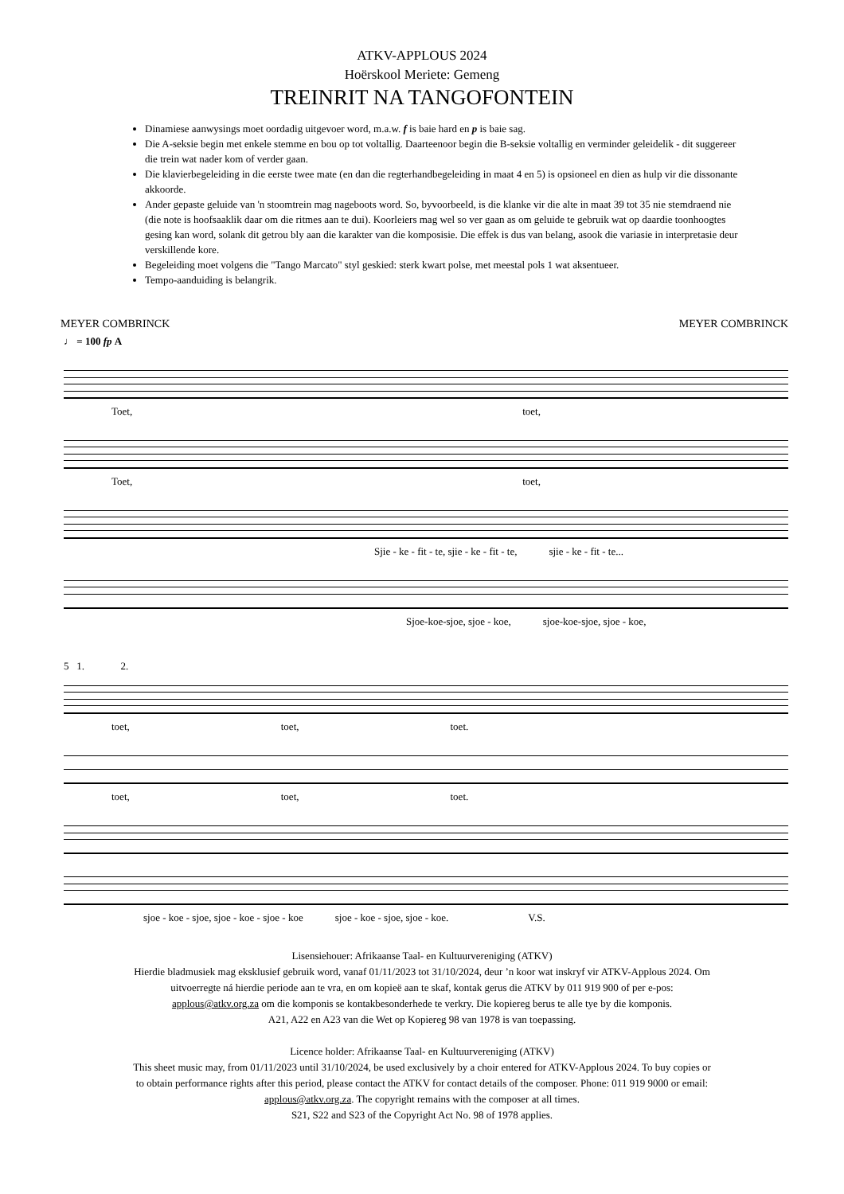ATKV-APPLOUS 2024
Hoërskool Meriete: Gemeng
TREINRIT NA TANGOFONTEIN
Dinamiese aanwysings moet oordadig uitgevoer word, m.a.w. f is baie hard en p is baie sag.
Die A-seksie begin met enkele stemme en bou op tot voltallig. Daarteenoor begin die B-seksie voltallig en verminder geleidelik - dit suggereer die trein wat nader kom of verder gaan.
Die klavierbegeleiding in die eerste twee mate (en dan die regterhandbegeleiding in maat 4 en 5) is opsioneel en dien as hulp vir die dissonante akkoorde.
Ander gepaste geluide van 'n stoomtrein mag nageboots word. So, byvoorbeeld, is die klanke vir die alte in maat 39 tot 35 nie stemdraend nie (die note is hoofsaaklik daar om die ritmes aan te dui). Koorleiers mag wel so ver gaan as om geluide te gebruik wat op daardie toonhoogtes gesing kan word, solank dit getrou bly aan die karakter van die komposisie. Die effek is dus van belang, asook die variasie in interpretasie deur verskillende kore.
Begeleiding moet volgens die "Tango Marcato" styl geskied: sterk kwart polse, met meestal pols 1 wat aksentueer.
Tempo-aanduiding is belangrik.
MEYER COMBRINCK MEYER COMBRINCK
♩ = 100 fp A
Toet, toet,
Toet, toet,
Sjie - ke - fit - te, sjie - ke - fit - te, sjie - ke - fit - te...
Sjoe-koe-sjoe, sjoe - koe, sjoe-koe-sjoe, sjoe - koe,
5 1. 2.
toet, toet, toet.
toet, toet, toet.
sjoe - koe - sjoe, sjoe - koe - sjoe - koe sjoe - koe - sjoe, sjoe - koe. V.S.
Lisensiehouer: Afrikaanse Taal- en Kultuurvereniging (ATKV)
Hierdie bladmusiek mag eksklusief gebruik word, vanaf 01/11/2023 tot 31/10/2024, deur ’n koor wat inskryf vir ATKV-Applous 2024. Om
uitvoerregte ná hierdie periode aan te vra, en om kopieë aan te skaf, kontak gerus die ATKV by 011 919 900 of per e-pos:
applous@atkv.org.za om die komponis se kontakbesonderhede te verkry. Die kopiereg berus te alle tye by die komponis.
A21, A22 en A23 van die Wet op Kopiereg 98 van 1978 is van toepassing.
Licence holder: Afrikaanse Taal- en Kultuurvereniging (ATKV)
This sheet music may, from 01/11/2023 until 31/10/2024, be used exclusively by a choir entered for ATKV-Applous 2024. To buy copies or
to obtain performance rights after this period, please contact the ATKV for contact details of the composer. Phone: 011 919 9000 or email:
applous@atkv.org.za. The copyright remains with the composer at all times.
S21, S22 and S23 of the Copyright Act No. 98 of 1978 applies.